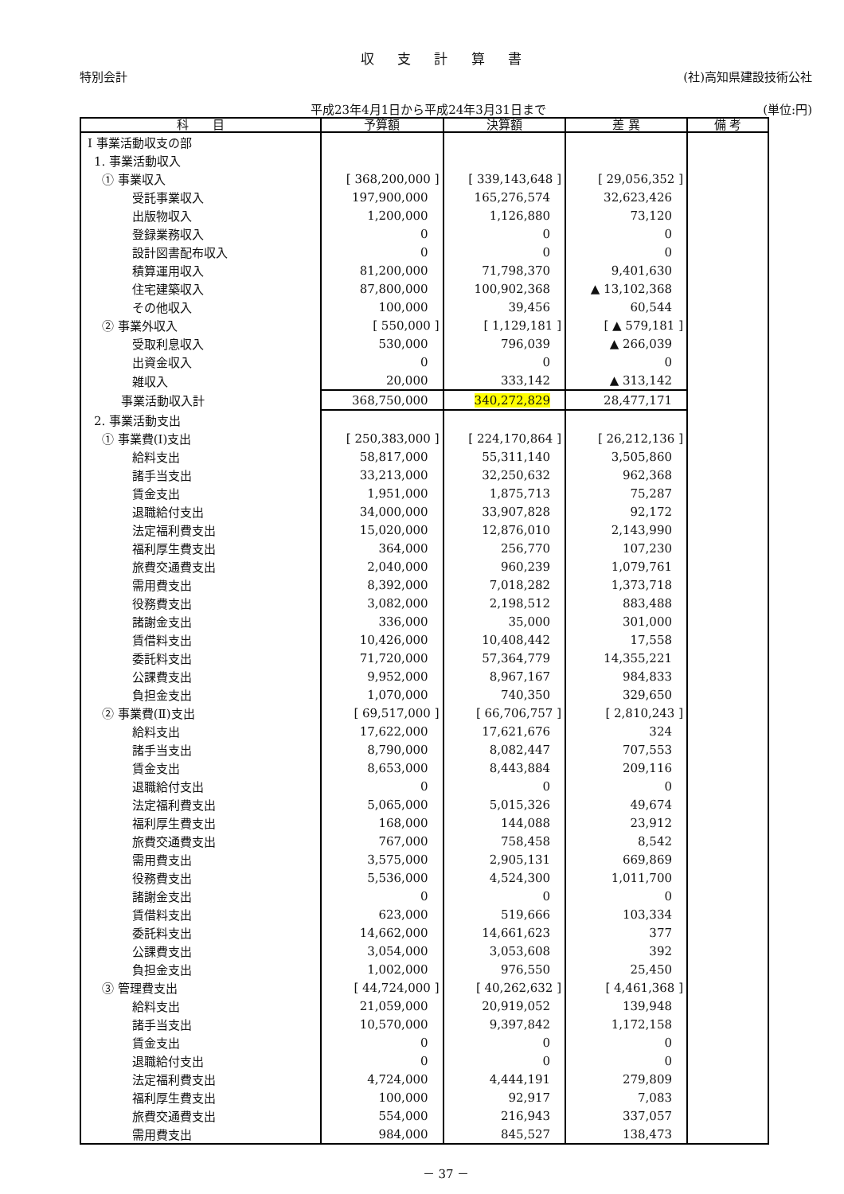収 支 計 算 書
特別会計 (社)高知県建設技術公社
平成23年4月1日から平成24年3月31日まで (単位:円)
| 科 目 | 予算額 | 決算額 | 差 異 | 備 考 |
| --- | --- | --- | --- | --- |
| Ⅰ 事業活動収支の部 | | | | |
| 1. 事業活動収入 | | | | |
| ① 事業収入 | [ 368,200,000 ] | [ 339,143,648 ] | [ 29,056,352 ] | |
| 受託事業収入 | 197,900,000 | 165,276,574 | 32,623,426 | |
| 出版物収入 | 1,200,000 | 1,126,880 | 73,120 | |
| 登録業務収入 | 0 | 0 | 0 | |
| 設計図書配布収入 | 0 | 0 | 0 | |
| 積算運用収入 | 81,200,000 | 71,798,370 | 9,401,630 | |
| 住宅建築収入 | 87,800,000 | 100,902,368 | ▲ 13,102,368 | |
| その他収入 | 100,000 | 39,456 | 60,544 | |
| ② 事業外収入 | [ 550,000 ] | [ 1,129,181 ] | [ ▲ 579,181 ] | |
| 受取利息収入 | 530,000 | 796,039 | ▲ 266,039 | |
| 出資金収入 | 0 | 0 | 0 | |
| 雑収入 | 20,000 | 333,142 | ▲ 313,142 | |
| 事業活動収入計 | 368,750,000 | 340,272,829 | 28,477,171 | |
| 2. 事業活動支出 | | | | |
| ① 事業費(Ⅰ)支出 | [ 250,383,000 ] | [ 224,170,864 ] | [ 26,212,136 ] | |
| 給料支出 | 58,817,000 | 55,311,140 | 3,505,860 | |
| 諸手当支出 | 33,213,000 | 32,250,632 | 962,368 | |
| 賃金支出 | 1,951,000 | 1,875,713 | 75,287 | |
| 退職給付支出 | 34,000,000 | 33,907,828 | 92,172 | |
| 法定福利費支出 | 15,020,000 | 12,876,010 | 2,143,990 | |
| 福利厚生費支出 | 364,000 | 256,770 | 107,230 | |
| 旅費交通費支出 | 2,040,000 | 960,239 | 1,079,761 | |
| 需用費支出 | 8,392,000 | 7,018,282 | 1,373,718 | |
| 役務費支出 | 3,082,000 | 2,198,512 | 883,488 | |
| 諸謝金支出 | 336,000 | 35,000 | 301,000 | |
| 賃借料支出 | 10,426,000 | 10,408,442 | 17,558 | |
| 委託料支出 | 71,720,000 | 57,364,779 | 14,355,221 | |
| 公課費支出 | 9,952,000 | 8,967,167 | 984,833 | |
| 負担金支出 | 1,070,000 | 740,350 | 329,650 | |
| ② 事業費(Ⅱ)支出 | [ 69,517,000 ] | [ 66,706,757 ] | [ 2,810,243 ] | |
| 給料支出 | 17,622,000 | 17,621,676 | 324 | |
| 諸手当支出 | 8,790,000 | 8,082,447 | 707,553 | |
| 賃金支出 | 8,653,000 | 8,443,884 | 209,116 | |
| 退職給付支出 | 0 | 0 | 0 | |
| 法定福利費支出 | 5,065,000 | 5,015,326 | 49,674 | |
| 福利厚生費支出 | 168,000 | 144,088 | 23,912 | |
| 旅費交通費支出 | 767,000 | 758,458 | 8,542 | |
| 需用費支出 | 3,575,000 | 2,905,131 | 669,869 | |
| 役務費支出 | 5,536,000 | 4,524,300 | 1,011,700 | |
| 諸謝金支出 | 0 | 0 | 0 | |
| 賃借料支出 | 623,000 | 519,666 | 103,334 | |
| 委託料支出 | 14,662,000 | 14,661,623 | 377 | |
| 公課費支出 | 3,054,000 | 3,053,608 | 392 | |
| 負担金支出 | 1,002,000 | 976,550 | 25,450 | |
| ③ 管理費支出 | [ 44,724,000 ] | [ 40,262,632 ] | [ 4,461,368 ] | |
| 給料支出 | 21,059,000 | 20,919,052 | 139,948 | |
| 諸手当支出 | 10,570,000 | 9,397,842 | 1,172,158 | |
| 賃金支出 | 0 | 0 | 0 | |
| 退職給付支出 | 0 | 0 | 0 | |
| 法定福利費支出 | 4,724,000 | 4,444,191 | 279,809 | |
| 福利厚生費支出 | 100,000 | 92,917 | 7,083 | |
| 旅費交通費支出 | 554,000 | 216,943 | 337,057 | |
| 需用費支出 | 984,000 | 845,527 | 138,473 | |
－ 37 －